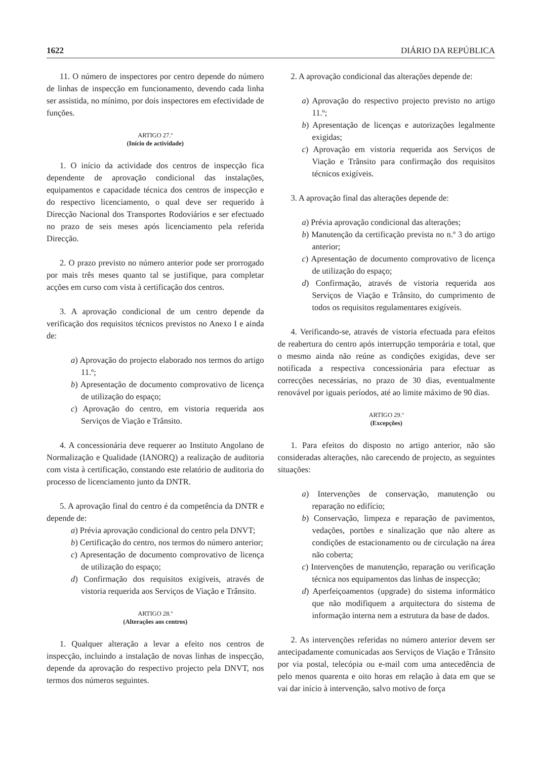1622 DIÁRIO DA REPÚBLICA
11. O número de inspectores por centro depende do número de linhas de inspecção em funcionamento, devendo cada linha ser assistida, no mínimo, por dois inspectores em efectividade de funções.
ARTIGO 27.º
(Início de actividade)
1. O início da actividade dos centros de inspecção fica dependente de aprovação condicional das instalações, equipamentos e capacidade técnica dos centros de inspecção e do respectivo licenciamento, o qual deve ser requerido à Direcção Nacional dos Transportes Rodoviários e ser efectuado no prazo de seis meses após licenciamento pela referida Direcção.
2. O prazo previsto no número anterior pode ser prorrogado por mais três meses quanto tal se justifique, para completar acções em curso com vista à certificação dos centros.
3. A aprovação condicional de um centro depende da verificação dos requisitos técnicos previstos no Anexo I e ainda de:
a) Aprovação do projecto elaborado nos termos do artigo 11.º;
b) Apresentação de documento comprovativo de licença de utilização do espaço;
c) Aprovação do centro, em vistoria requerida aos Serviços de Viação e Trânsito.
4. A concessionária deve requerer ao Instituto Angolano de Normalização e Qualidade (IANORQ) a realização de auditoria com vista à certificação, constando este relatório de auditoria do processo de licenciamento junto da DNTR.
5. A aprovação final do centro é da competência da DNTR e depende de:
a) Prévia aprovação condicional do centro pela DNVT;
b) Certificação do centro, nos termos do número anterior;
c) Apresentação de documento comprovativo de licença de utilização do espaço;
d) Confirmação dos requisitos exigíveis, através de vistoria requerida aos Serviços de Viação e Trânsito.
ARTIGO 28.º
(Alterações aos centros)
1. Qualquer alteração a levar a efeito nos centros de inspecção, incluindo a instalação de novas linhas de inspecção, depende da aprovação do respectivo projecto pela DNVT, nos termos dos números seguintes.
2. A aprovação condicional das alterações depende de:
a) Aprovação do respectivo projecto previsto no artigo 11.º;
b) Apresentação de licenças e autorizações legalmente exigidas;
c) Aprovação em vistoria requerida aos Serviços de Viação e Trânsito para confirmação dos requisitos técnicos exigíveis.
3. A aprovação final das alterações depende de:
a) Prévia aprovação condicional das alterações;
b) Manutenção da certificação prevista no n.º 3 do artigo anterior;
c) Apresentação de documento comprovativo de licença de utilização do espaço;
d) Confirmação, através de vistoria requerida aos Serviços de Viação e Trânsito, do cumprimento de todos os requisitos regulamentares exigíveis.
4. Verificando-se, através de vistoria efectuada para efeitos de reabertura do centro após interrupção temporária e total, que o mesmo ainda não reúne as condições exigidas, deve ser notificada a respectiva concessionária para efectuar as correcções necessárias, no prazo de 30 dias, eventualmente renovável por iguais períodos, até ao limite máximo de 90 dias.
ARTIGO 29.º
(Excepções)
1. Para efeitos do disposto no artigo anterior, não são consideradas alterações, não carecendo de projecto, as seguintes situações:
a) Intervenções de conservação, manutenção ou reparação no edifício;
b) Conservação, limpeza e reparação de pavimentos, vedações, portões e sinalização que não altere as condições de estacionamento ou de circulação na área não coberta;
c) Intervenções de manutenção, reparação ou verificação técnica nos equipamentos das linhas de inspecção;
d) Aperfeiçoamentos (upgrade) do sistema informático que não modifiquem a arquitectura do sistema de informação interna nem a estrutura da base de dados.
2. As intervenções referidas no número anterior devem ser antecipadamente comunicadas aos Serviços de Viação e Trânsito por via postal, telecópia ou e-mail com uma antecedência de pelo menos quarenta e oito horas em relação à data em que se vai dar início à intervenção, salvo motivo de força